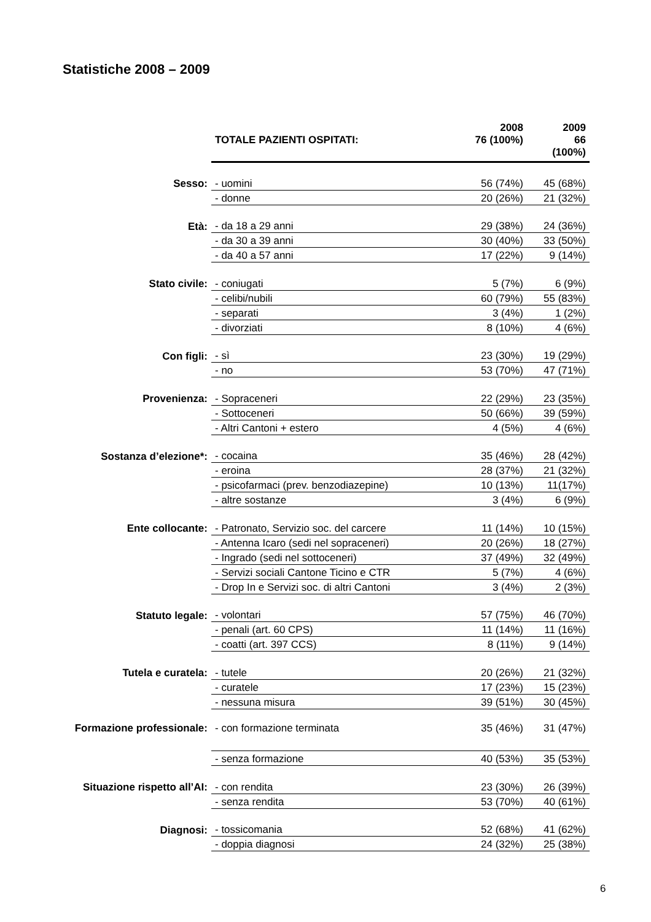Statistiche 2008 – 2009
| | TOTALE PAZIENTI OSPITATI: | 2008 76 (100%) | 2009 66 (100%) |
| Sesso: | - uomini | 56 (74%) | 45 (68%) |
| | - donne | 20 (26%) | 21 (32%) |
| Età: | - da 18 a 29 anni | 29 (38%) | 24 (36%) |
| | - da 30 a 39 anni | 30 (40%) | 33 (50%) |
| | - da 40 a 57 anni | 17 (22%) | 9 (14%) |
| Stato civile: | - coniugati | 5 (7%) | 6 (9%) |
| | - celibi/nubili | 60 (79%) | 55 (83%) |
| | - separati | 3 (4%) | 1 (2%) |
| | - divorziati | 8 (10%) | 4 (6%) |
| Con figli: | - sì | 23 (30%) | 19 (29%) |
| | - no | 53 (70%) | 47 (71%) |
| Provenienza: | - Sopraceneri | 22 (29%) | 23 (35%) |
| | - Sottoceneri | 50 (66%) | 39 (59%) |
| | - Altri Cantoni + estero | 4 (5%) | 4 (6%) |
| Sostanza d’elezione*: | - cocaina | 35 (46%) | 28 (42%) |
| | - eroina | 28 (37%) | 21 (32%) |
| | - psicofarmaci (prev. benzodiazepine) | 10 (13%) | 11(17%) |
| | - altre sostanze | 3 (4%) | 6 (9%) |
| Ente collocante: | - Patronato, Servizio soc. del carcere | 11 (14%) | 10 (15%) |
| | - Antenna Icaro (sedi nel sopraceneri) | 20 (26%) | 18 (27%) |
| | - Ingrado (sedi nel sottoceneri) | 37 (49%) | 32 (49%) |
| | - Servizi sociali Cantone Ticino e CTR | 5 (7%) | 4 (6%) |
| | - Drop In e Servizi soc. di altri Cantoni | 3 (4%) | 2 (3%) |
| Statuto legale: | - volontari | 57 (75%) | 46 (70%) |
| | - penali (art. 60 CPS) | 11 (14%) | 11 (16%) |
| | - coatti (art. 397 CCS) | 8 (11%) | 9 (14%) |
| Tutela e curatela: | - tutele | 20 (26%) | 21 (32%) |
| | - curatele | 17 (23%) | 15 (23%) |
| | - nessuna misura | 39 (51%) | 30 (45%) |
| Formazione professionale: | - con formazione terminata | 35 (46%) | 31 (47%) |
| | - senza formazione | 40 (53%) | 35 (53%) |
| Situazione rispetto all’AI: | - con rendita | 23 (30%) | 26 (39%) |
| | - senza rendita | 53 (70%) | 40 (61%) |
| Diagnosi: | - tossicomania | 52 (68%) | 41 (62%) |
| | - doppia diagnosi | 24 (32%) | 25 (38%) |
6